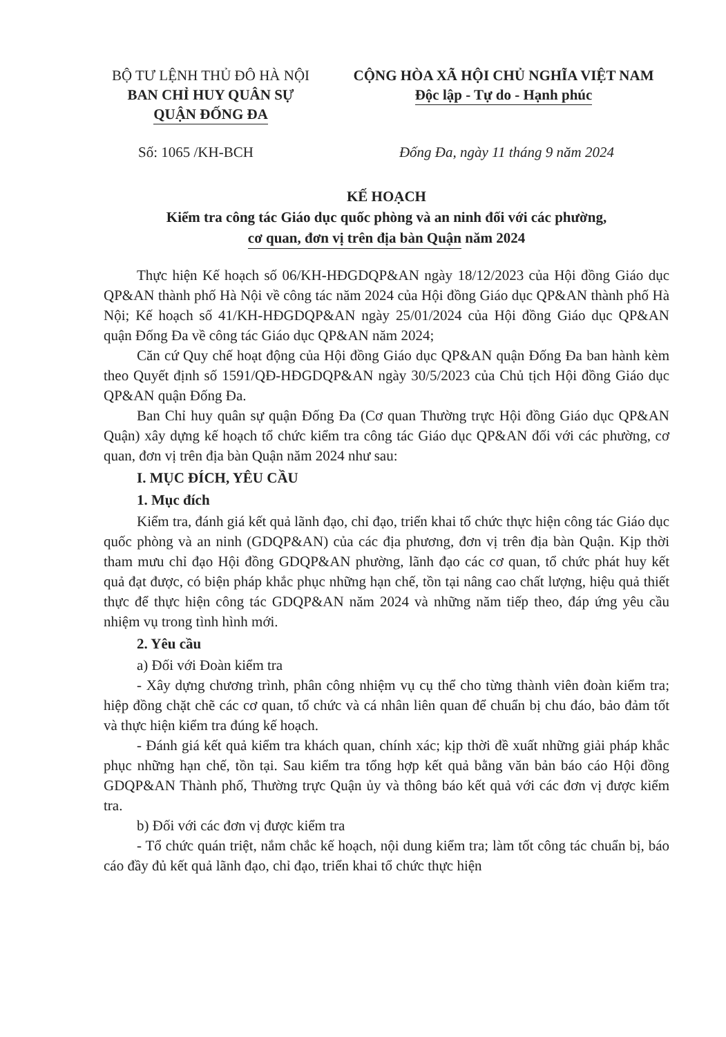BỘ TƯ LỆNH THỦ ĐÔ HÀ NỘI
BAN CHỈ HUY QUÂN SỰ
QUẬN ĐỐNG ĐA
CỘNG HÒA XÃ HỘI CHỦ NGHĨA VIỆT NAM
Độc lập - Tự do - Hạnh phúc
Số: 1065 /KH-BCH Đống Đa, ngày 11 tháng 9 năm 2024
KẾ HOẠCH
Kiểm tra công tác Giáo dục quốc phòng và an ninh đối với các phường,
cơ quan, đơn vị trên địa bàn Quận năm 2024
Thực hiện Kế hoạch số 06/KH-HĐGDQP&AN ngày 18/12/2023 của Hội đồng Giáo dục QP&AN thành phố Hà Nội về công tác năm 2024 của Hội đồng Giáo dục QP&AN thành phố Hà Nội; Kế hoạch số 41/KH-HĐGDQP&AN ngày 25/01/2024 của Hội đồng Giáo dục QP&AN quận Đống Đa về công tác Giáo dục QP&AN năm 2024;
Căn cứ Quy chế hoạt động của Hội đồng Giáo dục QP&AN quận Đống Đa ban hành kèm theo Quyết định số 1591/QĐ-HĐGDQP&AN ngày 30/5/2023 của Chủ tịch Hội đồng Giáo dục QP&AN quận Đống Đa.
Ban Chỉ huy quân sự quận Đống Đa (Cơ quan Thường trực Hội đồng Giáo dục QP&AN Quận) xây dựng kế hoạch tổ chức kiểm tra công tác Giáo dục QP&AN đối với các phường, cơ quan, đơn vị trên địa bàn Quận năm 2024 như sau:
I. MỤC ĐÍCH, YÊU CẦU
1. Mục đích
Kiểm tra, đánh giá kết quả lãnh đạo, chỉ đạo, triển khai tổ chức thực hiện công tác Giáo dục quốc phòng và an ninh (GDQP&AN) của các địa phương, đơn vị trên địa bàn Quận. Kịp thời tham mưu chỉ đạo Hội đồng GDQP&AN phường, lãnh đạo các cơ quan, tổ chức phát huy kết quả đạt được, có biện pháp khắc phục những hạn chế, tồn tại nâng cao chất lượng, hiệu quả thiết thực để thực hiện công tác GDQP&AN năm 2024 và những năm tiếp theo, đáp ứng yêu cầu nhiệm vụ trong tình hình mới.
2. Yêu cầu
a) Đối với Đoàn kiểm tra
- Xây dựng chương trình, phân công nhiệm vụ cụ thể cho từng thành viên đoàn kiểm tra; hiệp đồng chặt chẽ các cơ quan, tổ chức và cá nhân liên quan để chuẩn bị chu đáo, bảo đảm tốt và thực hiện kiểm tra đúng kế hoạch.
- Đánh giá kết quả kiểm tra khách quan, chính xác; kịp thời đề xuất những giải pháp khắc phục những hạn chế, tồn tại. Sau kiểm tra tổng hợp kết quả bằng văn bản báo cáo Hội đồng GDQP&AN Thành phố, Thường trực Quận ủy và thông báo kết quả với các đơn vị được kiểm tra.
b) Đối với các đơn vị được kiểm tra
- Tổ chức quán triệt, nắm chắc kế hoạch, nội dung kiểm tra; làm tốt công tác chuẩn bị, báo cáo đầy đủ kết quả lãnh đạo, chỉ đạo, triển khai tổ chức thực hiện